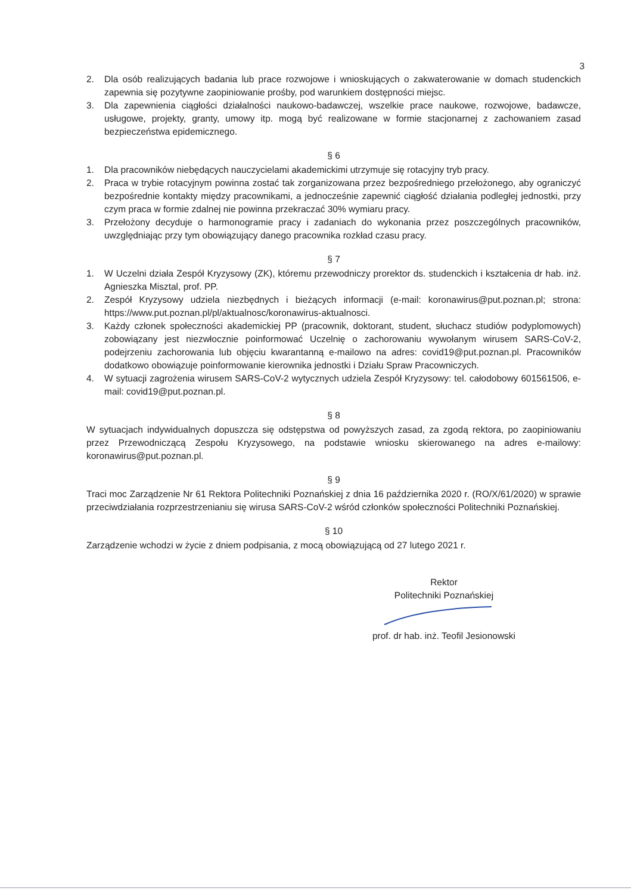3
2. Dla osób realizujących badania lub prace rozwojowe i wnioskujących o zakwaterowanie w domach studenckich zapewnia się pozytywne zaopiniowanie prośby, pod warunkiem dostępności miejsc.
3. Dla zapewnienia ciągłości działalności naukowo-badawczej, wszelkie prace naukowe, rozwojowe, badawcze, usługowe, projekty, granty, umowy itp. mogą być realizowane w formie stacjonarnej z zachowaniem zasad bezpieczeństwa epidemicznego.
§ 6
1. Dla pracowników niebędących nauczycielami akademickimi utrzymuje się rotacyjny tryb pracy.
2. Praca w trybie rotacyjnym powinna zostać tak zorganizowana przez bezpośredniego przełożonego, aby ograniczyć bezpośrednie kontakty między pracownikami, a jednocześnie zapewnić ciągłość działania podległej jednostki, przy czym praca w formie zdalnej nie powinna przekraczać 30% wymiaru pracy.
3. Przełożony decyduje o harmonogramie pracy i zadaniach do wykonania przez poszczególnych pracowników, uwzględniając przy tym obowiązujący danego pracownika rozkład czasu pracy.
§ 7
1. W Uczelni działa Zespół Kryzysowy (ZK), któremu przewodniczy prorektor ds. studenckich i kształcenia dr hab. inż. Agnieszka Misztal, prof. PP.
2. Zespół Kryzysowy udziela niezbędnych i bieżących informacji (e-mail: koronawirus@put.poznan.pl; strona: https://www.put.poznan.pl/pl/aktualnosc/koronawirus-aktualnosci.
3. Każdy członek społeczności akademickiej PP (pracownik, doktorant, student, słuchacz studiów podyplomowych) zobowiązany jest niezwłocznie poinformować Uczelnię o zachorowaniu wywołanym wirusem SARS-CoV-2, podejrzeniu zachorowania lub objęciu kwarantanną e-mailowo na adres: covid19@put.poznan.pl. Pracowników dodatkowo obowiązuje poinformowanie kierownika jednostki i Działu Spraw Pracowniczych.
4. W sytuacji zagrożenia wirusem SARS-CoV-2 wytycznych udziela Zespół Kryzysowy: tel. całodobowy 601561506, e-mail: covid19@put.poznan.pl.
§ 8
W sytuacjach indywidualnych dopuszcza się odstępstwa od powyższych zasad, za zgodą rektora, po zaopiniowaniu przez Przewodniczącą Zespołu Kryzysowego, na podstawie wniosku skierowanego na adres e-mailowy: koronawirus@put.poznan.pl.
§ 9
Traci moc Zarządzenie Nr 61 Rektora Politechniki Poznańskiej z dnia 16 października 2020 r. (RO/X/61/2020) w sprawie przeciwdziałania rozprzestrzenianiu się wirusa SARS-CoV-2 wśród członków społeczności Politechniki Poznańskiej.
§ 10
Zarządzenie wchodzi w życie z dniem podpisania, z mocą obowiązującą od 27 lutego 2021 r.
Rektor
Politechniki Poznańskiej
prof. dr hab. inż. Teofil Jesionowski